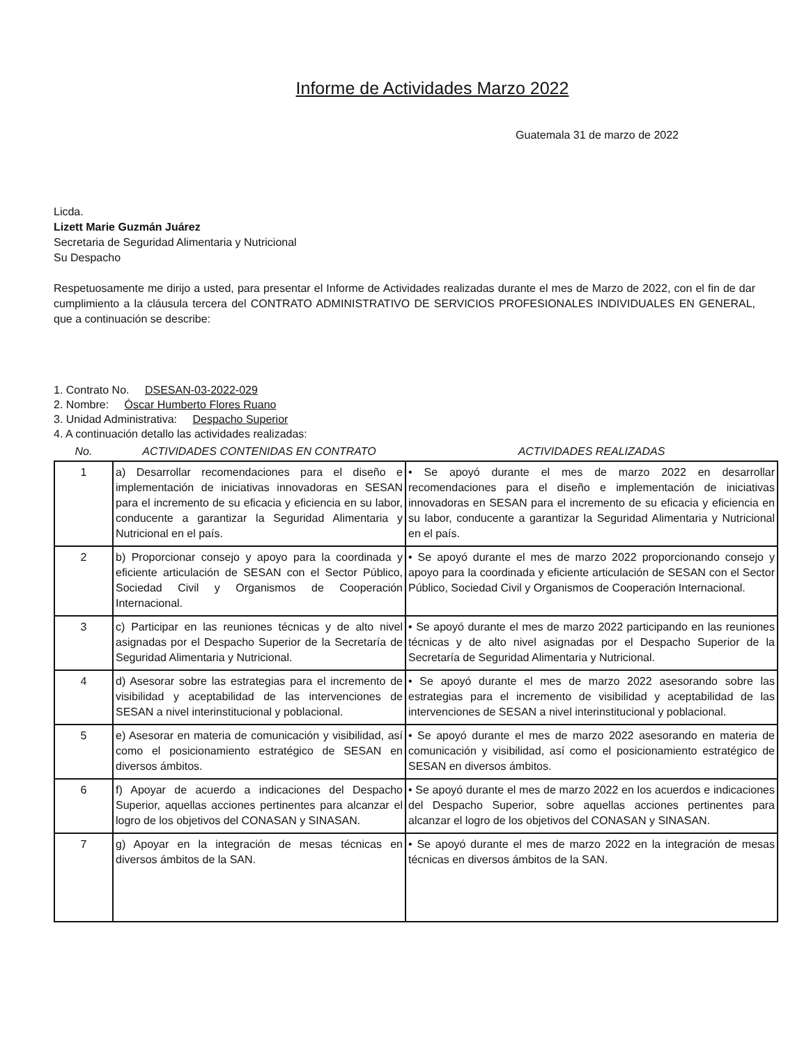Informe de Actividades Marzo 2022
Guatemala 31 de marzo de 2022
Licda.
Lizett Marie Guzmán Juárez
Secretaria de Seguridad Alimentaria y Nutricional
Su Despacho
Respetuosamente me dirijo a usted, para presentar el Informe de Actividades realizadas durante el mes de Marzo de 2022, con el fin de dar cumplimiento a la cláusula tercera del CONTRATO ADMINISTRATIVO DE SERVICIOS PROFESIONALES INDIVIDUALES EN GENERAL, que a continuación se describe:
1. Contrato No. DSESAN-03-2022-029
2. Nombre: Óscar Humberto Flores Ruano
3. Unidad Administrativa: Despacho Superior
4. A continuación detallo las actividades realizadas:
| No. | ACTIVIDADES CONTENIDAS EN CONTRATO | ACTIVIDADES REALIZADAS |
| --- | --- | --- |
| 1 | a) Desarrollar recomendaciones para el diseño e implementación de iniciativas innovadoras en SESAN para el incremento de su eficacia y eficiencia en su labor, conducente a garantizar la Seguridad Alimentaria y Nutricional en el país. | • Se apoyó durante el mes de marzo 2022 en desarrollar recomendaciones para el diseño e implementación de iniciativas innovadoras en SESAN para el incremento de su eficacia y eficiencia en su labor, conducente a garantizar la Seguridad Alimentaria y Nutricional en el país. |
| 2 | b) Proporcionar consejo y apoyo para la coordinada y eficiente articulación de SESAN con el Sector Público, Sociedad Civil y Organismos de Cooperación Internacional. | • Se apoyó durante el mes de marzo 2022 proporcionando consejo y apoyo para la coordinada y eficiente articulación de SESAN con el Sector Público, Sociedad Civil y Organismos de Cooperación Internacional. |
| 3 | c) Participar en las reuniones técnicas y de alto nivel asignadas por el Despacho Superior de la Secretaría de Seguridad Alimentaria y Nutricional. | • Se apoyó durante el mes de marzo 2022 participando en las reuniones técnicas y de alto nivel asignadas por el Despacho Superior de la Secretaría de Seguridad Alimentaria y Nutricional. |
| 4 | d) Asesorar sobre las estrategias para el incremento de visibilidad y aceptabilidad de las intervenciones de SESAN a nivel interinstitucional y poblacional. | • Se apoyó durante el mes de marzo 2022 asesorando sobre las estrategias para el incremento de visibilidad y aceptabilidad de las intervenciones de SESAN a nivel interinstitucional y poblacional. |
| 5 | e) Asesorar en materia de comunicación y visibilidad, así como el posicionamiento estratégico de SESAN en diversos ámbitos. | • Se apoyó durante el mes de marzo 2022 asesorando en materia de comunicación y visibilidad, así como el posicionamiento estratégico de SESAN en diversos ámbitos. |
| 6 | f) Apoyar de acuerdo a indicaciones del Despacho Superior, aquellas acciones pertinentes para alcanzar el logro de los objetivos del CONASAN y SINASAN. | • Se apoyó durante el mes de marzo 2022 en los acuerdos e indicaciones del Despacho Superior, sobre aquellas acciones pertinentes para alcanzar el logro de los objetivos del CONASAN y SINASAN. |
| 7 | g) Apoyar en la integración de mesas técnicas en diversos ámbitos de la SAN. | • Se apoyó durante el mes de marzo 2022 en la integración de mesas técnicas en diversos ámbitos de la SAN. |